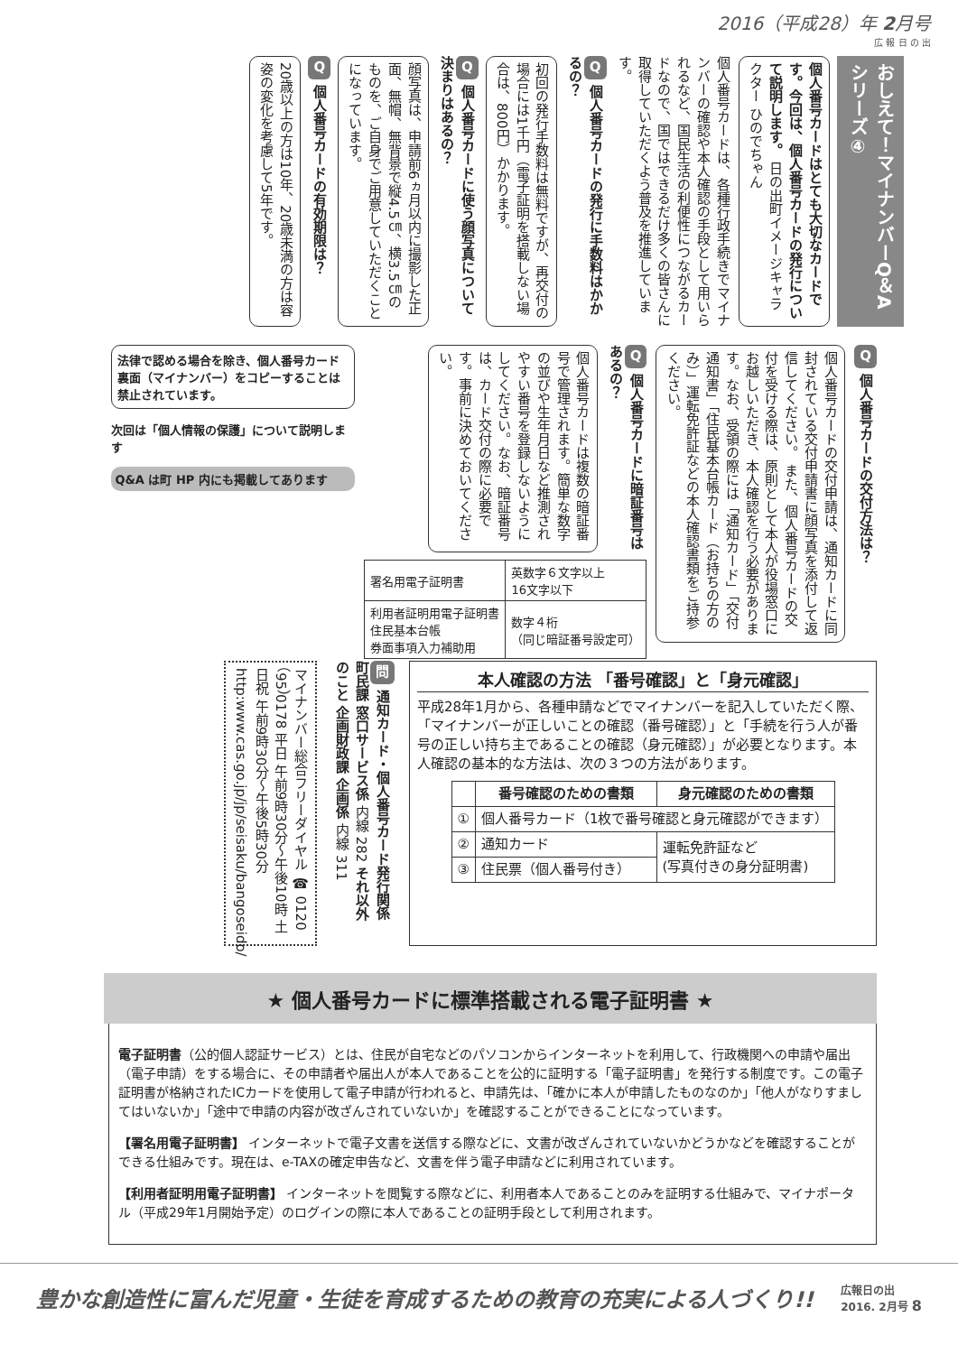2016（平成28）年 2月号
広 報 日 の 出
おしえて！マイナンバーQ＆A シリーズ④
個人番号カードはとても大切なカードです。今回は、個人番号カードの発行について説明します。 日の出町イメージキャラクター ひのでちゃん
個人番号カードは、各種行政手続きでマイナンバーの確認や本人確認の手段として用いられるなど、国民生活の利便性につながるカードなので、国ではできるだけ多くの皆さんに取得していただくよう普及を推進しています。
Q個人番号カードの発行に手数料はかかるの？
初回の発行手数料は無料ですが、再交付の場合には1千円（電子証明を搭載しない場合は、800円）かかります。
Q個人番号カードに使う顔写真について決まりはあるの？
顔写真は、申請前6ヵ月以内に撮影した正面、無帽、無背景で縦4.5㎝、横3.5㎝のものを、ご自身でご用意していただくことになっています。
Q個人番号カードの有効期限は？
20歳以上の方は10年、20歳未満の方は容姿の変化を考慮して5年です。
Q個人番号カードの交付方法は？
個人番号カードの交付申請は、通知カードに同封されている交付申請書に顔写真を添付して返信してください。 また、個人番号カードの交付を受ける際は、原則として本人が役場窓口にお越しいただき、本人確認を行う必要があります。なお、受領の際には「通知カード」「交付通知書」「住民基本台帳カード（お持ちの方のみ）」運転免許証などの本人確認書類をご持参ください。
Q個人番号カードに暗証番号はあるの？
個人番号カードは複数の暗証番号で管理されます。簡単な数字の並びや生年月日など推測されやすい番号を登録しないようにしてください。なお、暗証番号は、カード交付の際に必要です。事前に決めておいてください。
| 署名用電子証明書 | 英数字６文字以上 16文字以下 |
| 利用者証明用電子証明書 住民基本台帳 券面事項入力補助用 | 数字４桁 （同じ暗証番号設定可） |
法律で認める場合を除き、個人番号カード裏面（マイナンバー）をコピーすることは禁止されています。
次回は「個人情報の保護」について説明します
Q&A は町 HP 内にも掲載してあります
本人確認の方法 「番号確認」と「身元確認」
平成28年1月から、各種申請などでマイナンバーを記入していただく際、「マイナンバーが正しいことの確認（番号確認）」と「手続を行う人が番号の正しい持ち主であることの確認（身元確認）」が必要となります。本人確認の基本的な方法は、次の３つの方法があります。
| | 番号確認のための書類 | 身元確認のための書類 |
| --- | --- | --- |
| ① | 個人番号カード（1枚で番号確認と身元確認ができます） | |
| ② | 通知カード | 運転免許証など (写真付きの身分証明書) |
| ③ | 住民票（個人番号付き） | |
問 通知カード・個人番号カード発行関係 町民課 窓口サービス係 内線 282 それ以外のこと 企画財政課 企画係 内線 311
マイナンバー総合フリーダイヤル ☎ 0120（95）0178 平日 午前9時30分～午後10時 土日祝 午前9時30分～午後5時30分 http:www.cas.go.jp/jp/seisaku/bangoseido/
★ 個人番号カードに標準搭載される電子証明書 ★
電子証明書（公的個人認証サービス）とは、住民が自宅などのパソコンからインターネットを利用して、行政機関への申請や届出（電子申請）をする場合に、その申請者や届出人が本人であることを公的に証明する「電子証明書」を発行する制度です。この電子証明書が格納されたICカードを使用して電子申請が行われると、申請先は、「確かに本人が申請したものなのか」「他人がなりすましてはいないか」「途中で申請の内容が改ざんされていないか」を確認することができることになっています。
【署名用電子証明書】 インターネットで電子文書を送信する際などに、文書が改ざんされていないかどうかなどを確認することができる仕組みです。現在は、e-TAXの確定申告など、文書を伴う電子申請などに利用されています。
【利用者証明用電子証明書】 インターネットを閲覧する際などに、利用者本人であることのみを証明する仕組みで、マイナポータル（平成29年1月開始予定）のログインの際に本人であることの証明手段として利用されます。
豊かな創造性に富んだ児童・生徒を育成するための教育の充実による人づくり!! 広報日の出
2016. 2月号 8